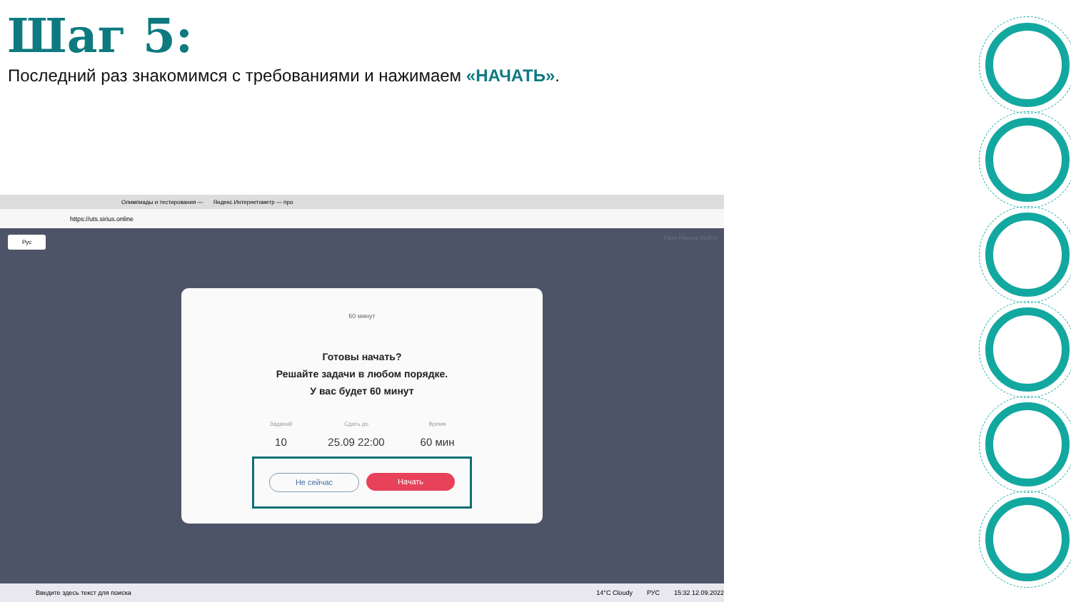Шаг 5:
Последний раз знакомимся с требованиями и нажимаем «НАЧАТЬ».
Олимпиады и тестирования — Яндекс.Интернетометр — про
https://uts.sirius.online
Рус Иван Иванов Выйти
60 минут
Готовы начать?
Решайте задачи в любом порядке.
У вас будет 60 минут
Заданий
10
Сдать до
25.09 22:00
Время
60 мин
Не сейчас Начать
Введите здесь текст для поиска 14°C Cloudy РУС 15:32 12.09.2022